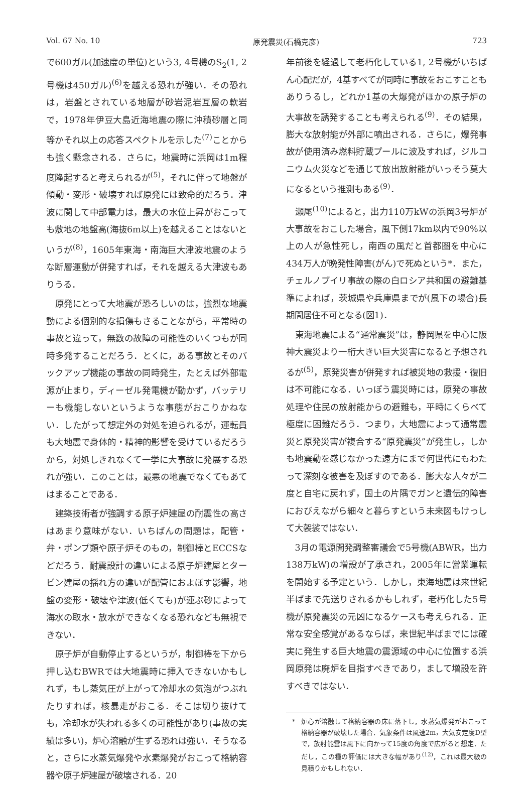Vol. 67 No. 10 原発震災(石橋克彦) 723
で600ガル(加速度の単位)という3, 4号機のS<sub>2</sub>(1, 2号機は450ガル)<sup>(6)</sup>を越える恐れが強い．その恐れは，岩盤とされている地層が砂岩泥岩互層の軟岩で，1978年伊豆大島近海地震の際に沖積砂層と同等かそれ以上の応答スペクトルを示した<sup>(7)</sup>ことからも強く懸念される．さらに，地震時に浜岡は1m程度隆起すると考えられるが<sup>(5)</sup>，それに伴って地盤が傾動・変形・破壊すれば原発には致命的だろう．津波に関して中部電力は，最大の水位上昇がおこっても敷地の地盤高(海抜6m以上)を越えることはないというが<sup>(8)</sup>，1605年東海・南海巨大津波地震のような断層運動が併発すれば，それを越える大津波もありうる．
原発にとって大地震が恐ろしいのは，強烈な地震動による個別的な損傷もさることながら，平常時の事故と違って，無数の故障の可能性のいくつもが同時多発することだろう．とくに，ある事故とそのバックアップ機能の事故の同時発生，たとえば外部電源が止まり，ディーゼル発電機が動かず，バッテリーも機能しないというような事態がおこりかねない．したがって想定外の対処を迫られるが，運転員も大地震で身体的・精神的影響を受けているだろうから，対処しきれなくて一挙に大事故に発展する恐れが強い．このことは，最悪の地震でなくてもあてはまることである．
建築技術者が強調する原子炉建屋の耐震性の高さはあまり意味がない．いちばんの問題は，配管・弁・ポンプ類や原子炉そのもの，制御棒とECCSなどだろう．耐震設計の違いによる原子炉建屋とタービン建屋の揺れ方の違いが配管におよぼす影響，地盤の変形・破壊や津波(低くても)が運ぶ砂によって海水の取水・放水ができなくなる恐れなども無視できない．
原子炉が自動停止するというが，制御棒を下から押し込むBWRでは大地震時に挿入できないかもしれず，もし蒸気圧が上がって冷却水の気泡がつぶれたりすれば，核暴走がおこる．そこは切り抜けても，冷却水が失われる多くの可能性があり(事故の実績は多い)，炉心溶融が生ずる恐れは強い．そうなると，さらに水蒸気爆発や水素爆発がおこって格納容器や原子炉建屋が破壊される．20
年前後を経過して老朽化している1, 2号機がいちばん心配だが，4基すべてが同時に事故をおこすこともありうるし，どれか1基の大爆発がほかの原子炉の大事故を誘発することも考えられる<sup>(9)</sup>．その結果，膨大な放射能が外部に噴出される．さらに，爆発事故が使用済み燃料貯蔵プールに波及すれば，ジルコニウム火災などを通じて放出放射能がいっそう莫大になるという推測もある<sup>(9)</sup>．
瀬尾<sup>(10)</sup>によると，出力110万kWの浜岡3号炉が大事故をおこした場合，風下側17km以内で90%以上の人が急性死し，南西の風だと首都圏を中心に434万人が晩発性障害(がん)で死ぬという*．また，チェルノブイリ事故の際の白ロシア共和国の避難基準によれば，茨城県や兵庫県までが(風下の場合)長期間居住不可となる(図1)．
東海地震による“通常震災”は，静岡県を中心に阪神大震災より一桁大きい巨大災害になると予想されるが<sup>(5)</sup>，原発災害が併発すれば被災地の救援・復旧は不可能になる．いっぽう震災時には，原発の事故処理や住民の放射能からの避難も，平時にくらべて極度に困難だろう．つまり，大地震によって通常震災と原発災害が複合する“原発震災”が発生し，しかも地震動を感じなかった遠方にまで何世代にもわたって深刻な被害を及ぼすのである．膨大な人々が二度と自宅に戻れず，国土の片隅でガンと遺伝的障害におびえながら細々と暮らすという未来図もけっして大袈裟ではない．
3月の電源開発調整審議会で5号機(ABWR，出力138万kW)の増設が了承され，2005年に営業運転を開始する予定という．しかし，東海地震は来世紀半ばまで先送りされるかもしれず，老朽化した5号機が原発震災の元凶になるケースも考えられる．正常な安全感覚があるならば，来世紀半ばまでには確実に発生する巨大地震の震源域の中心に位置する浜岡原発は廃炉を目指すべきであり，まして増設を許すべきではない．
* 炉心が溶融して格納容器の床に落下し，水蒸気爆発がおこって格納容器が破壊した場合．気象条件は風速2m，大気安定度D型で，放射能雲は風下に向かって15度の角度で広がると想定．ただし，この種の評価には大きな幅があり<sup>(12)</sup>，これは最大級の見積りかもしれない．